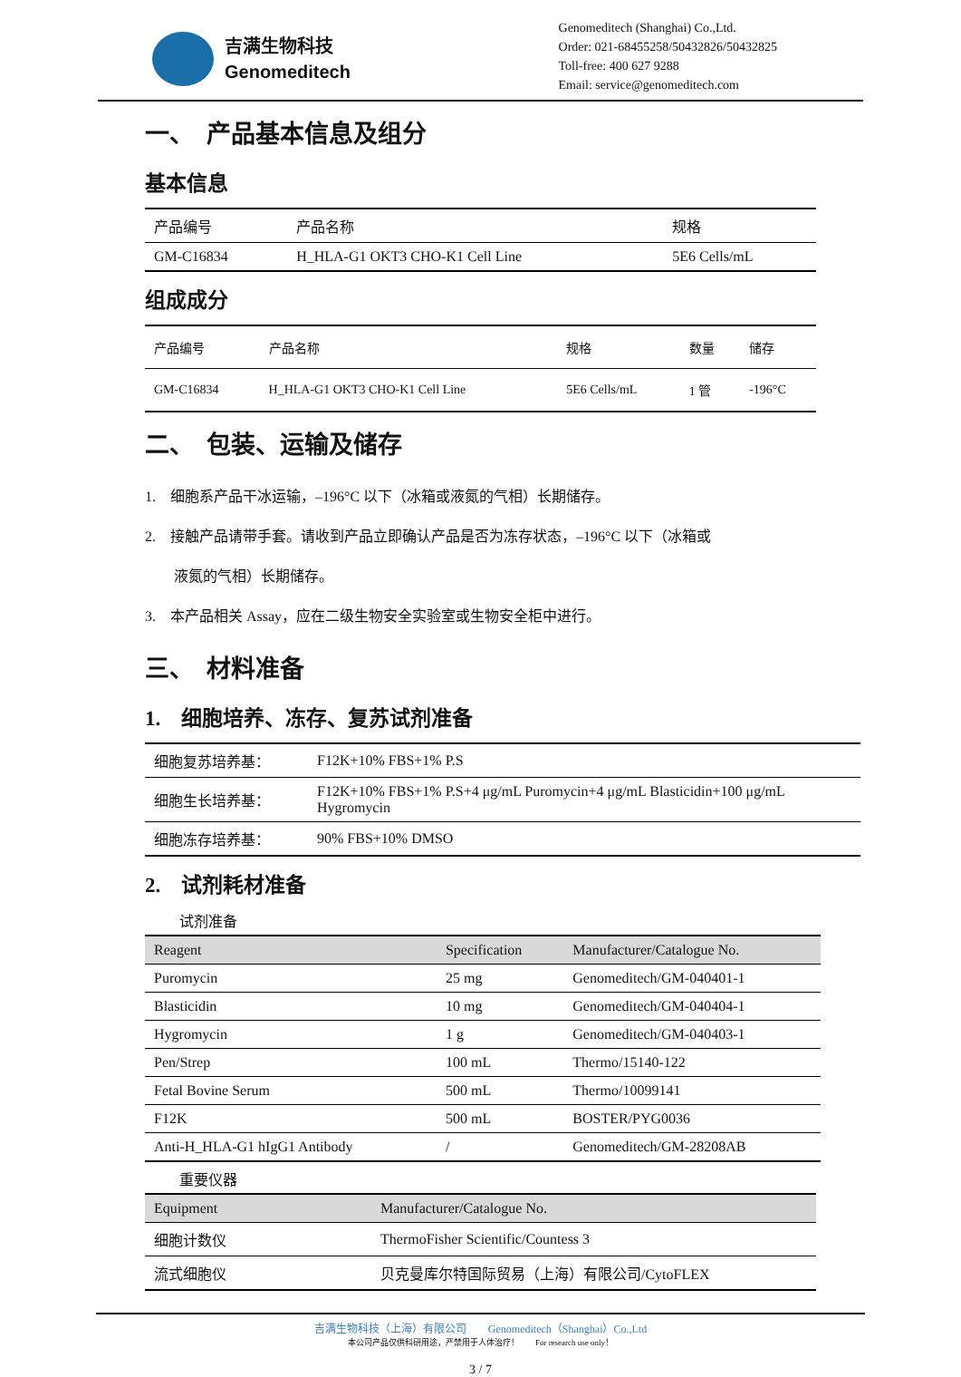吉满生物科技
Genomeditech
Genomeditech (Shanghai) Co.,Ltd.
Order: 021-68455258/50432826/50432825
Toll-free: 400 627 9288
Email: service@genomeditech.com
一、　产品基本信息及组分
基本信息
| 产品编号 | 产品名称 | 规格 |
| GM-C16834 | H_HLA-G1 OKT3 CHO-K1 Cell Line | 5E6 Cells/mL |
组成成分
| 产品编号 | 产品名称 | 规格 | 数量 | 储存 |
| --- | --- | --- | --- | --- |
| GM-C16834 | H_HLA-G1 OKT3 CHO-K1 Cell Line | 5E6 Cells/mL | 1 管 | -196°C |
二、　包装、运输及储存
1.　细胞系产品干冰运输，–196°C 以下（冰箱或液氮的气相）长期储存。
2.　接触产品请带手套。请收到产品立即确认产品是否为冻存状态，–196°C 以下（冰箱或
　　液氮的气相）长期储存。
3.　本产品相关 Assay，应在二级生物安全实验室或生物安全柜中进行。
三、　材料准备
1.　细胞培养、冻存、复苏试剂准备
| 细胞复苏培养基： | F12K+10% FBS+1% P.S |
| 细胞生长培养基： | F12K+10% FBS+1% P.S+4 μg/mL Puromycin+4 μg/mL Blasticidin+100 μg/mL Hygromycin |
| 细胞冻存培养基： | 90% FBS+10% DMSO |
2.　试剂耗材准备
试剂准备
| Reagent | Specification | Manufacturer/Catalogue No. |
| --- | --- | --- |
| Puromycin | 25 mg | Genomeditech/GM-040401-1 |
| Blasticidin | 10 mg | Genomeditech/GM-040404-1 |
| Hygromycin | 1 g | Genomeditech/GM-040403-1 |
| Pen/Strep | 100 mL | Thermo/15140-122 |
| Fetal Bovine Serum | 500 mL | Thermo/10099141 |
| F12K | 500 mL | BOSTER/PYG0036 |
| Anti-H_HLA-G1 hIgG1 Antibody | / | Genomeditech/GM-28208AB |
重要仪器
| Equipment | Manufacturer/Catalogue No. |
| --- | --- |
| 细胞计数仪 | ThermoFisher Scientific/Countess 3 |
| 流式细胞仪 | 贝克曼库尔特国际贸易（上海）有限公司/CytoFLEX |
吉满生物科技（上海）有限公司　　Genomeditech（Shanghai）Co.,Ltd
本公司产品仅供科研用途，严禁用于人体治疗！　　For research use only！
3 / 7